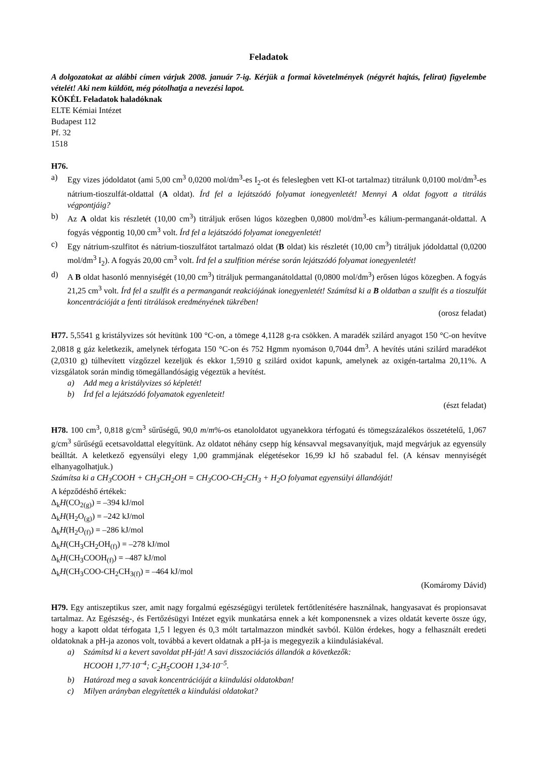Feladatok
A dolgozatokat az alábbi címen várjuk 2008. január 7-ig. Kérjük a formai követelmények (négyrét hajtás, felirat) figyelembe vételét! Aki nem küldött, még pótolhatja a nevezési lapot.
KÖKÉL Feladatok haladóknak
ELTE Kémiai Intézet
Budapest 112
Pf. 32
1518
H76.
a) Egy vizes jódoldatot (ami 5,00 cm<sup>3</sup> 0,0200 mol/dm<sup>3</sup>-es I<sub>2</sub>-ot és feleslegben vett KI-ot tartalmaz) titrálunk 0,0100 mol/dm<sup>3</sup>-es nátrium-tioszulfát-oldattal (A oldat). Írd fel a lejátszódó folyamat ionegyenletét! Mennyi A oldat fogyott a titrálás végpontjáig?
b) Az A oldat kis részletét (10,00 cm<sup>3</sup>) titráljuk erősen lúgos közegben 0,0800 mol/dm<sup>3</sup>-es kálium-permanganát-oldattal. A fogyás végpontig 10,00 cm<sup>3</sup> volt. Írd fel a lejátszódó folyamat ionegyenletét!
c) Egy nátrium-szulfitot és nátrium-tioszulfátot tartalmazó oldat (B oldat) kis részletét (10,00 cm<sup>3</sup>) titráljuk jódoldattal (0,0200 mol/dm<sup>3</sup> I<sub>2</sub>). A fogyás 20,00 cm<sup>3</sup> volt. Írd fel a szulfition mérése során lejátszódó folyamat ionegyenletét!
d) A B oldat hasonló mennyiségét (10,00 cm<sup>3</sup>) titráljuk permanganátoldattal (0,0800 mol/dm<sup>3</sup>) erősen lúgos közegben. A fogyás 21,25 cm<sup>3</sup> volt. Írd fel a szulfit és a permanganát reakciójának ionegyenletét! Számítsd ki a B oldatban a szulfit és a tioszulfát koncentrációját a fenti titrálások eredményének tükrében!
(orosz feladat)
H77. 5,5541 g kristályvizes sót hevítünk 100 °C-on, a tömege 4,1128 g-ra csökken. A maradék szilárd anyagot 150 °C-on hevítve 2,0818 g gáz keletkezik, amelynek térfogata 150 °C-on és 752 Hgmm nyomáson 0,7044 dm<sup>3</sup>. A hevítés utáni szilárd maradékot (2,0310 g) túlhevített vízgőzzel kezeljük és ekkor 1,5910 g szilárd oxidot kapunk, amelynek az oxigén-tartalma 20,11%. A vizsgálatok során mindig tömegállandóságig végeztük a hevítést.
a) Add meg a kristályvizes só képletét!
b) Írd fel a lejátszódó folyamatok egyenleteit!
(észt feladat)
H78. 100 cm<sup>3</sup>, 0,818 g/cm<sup>3</sup> sűrűségű, 90,0 m/m%-os etanololdatot ugyanekkora térfogatú és tömegszázalékos összetételű, 1,067 g/cm<sup>3</sup> sűrűségű ecetsavoldattal elegyítünk. Az oldatot néhány csepp híg kénsavval megsavanyítjuk, majd megvárjuk az egyensúly beálltát. A keletkező egyensúlyi elegy 1,00 grammjának elégetésekor 16,99 kJ hő szabadul fel. (A kénsav mennyiségét elhanyagolhatjuk.)
Számítsa ki a CH<sub>3</sub>COOH + CH<sub>3</sub>CH<sub>2</sub>OH = CH<sub>3</sub>COO-CH<sub>2</sub>CH<sub>3</sub> + H<sub>2</sub>O folyamat egyensúlyi állandóját!
A képződéshő értékek:
Δ<sub>k</sub>H(CO<sub>2(g)</sub>) = –394 kJ/mol
Δ<sub>k</sub>H(H<sub>2</sub>O<sub>(g)</sub>) = –242 kJ/mol
Δ<sub>k</sub>H(H<sub>2</sub>O<sub>(f)</sub>) = –286 kJ/mol
Δ<sub>k</sub>H(CH<sub>3</sub>CH<sub>2</sub>OH<sub>(f)</sub>) = –278 kJ/mol
Δ<sub>k</sub>H(CH<sub>3</sub>COOH<sub>(f)</sub>) = –487 kJ/mol
Δ<sub>k</sub>H(CH<sub>3</sub>COO-CH<sub>2</sub>CH<sub>3(f)</sub>) = –464 kJ/mol
(Komáromy Dávid)
H79. Egy antiszeptikus szer, amit nagy forgalmú egészségügyi területek fertőtlenítésére használnak, hangyasavat és propionsavat tartalmaz. Az Egészség-, és Fertőzésügyi Intézet egyik munkatársa ennek a két komponensnek a vizes oldatát keverte össze úgy, hogy a kapott oldat térfogata 1,5 l legyen és 0,3 mólt tartalmazzon mindkét savból. Külön érdekes, hogy a felhasznált eredeti oldatoknak a pH-ja azonos volt, továbbá a kevert oldatnak a pH-ja is megegyezik a kiindulásiakéval.
a) Számítsd ki a kevert savoldat pH-ját! A savi disszociációs állandók a következők:
HCOOH 1,77·10<sup>–4</sup>; C<sub>2</sub>H<sub>5</sub>COOH 1,34·10<sup>–5</sup>.
b) Határozd meg a savak koncentrációját a kiindulási oldatokban!
c) Milyen arányban elegyítették a kiindulási oldatokat?